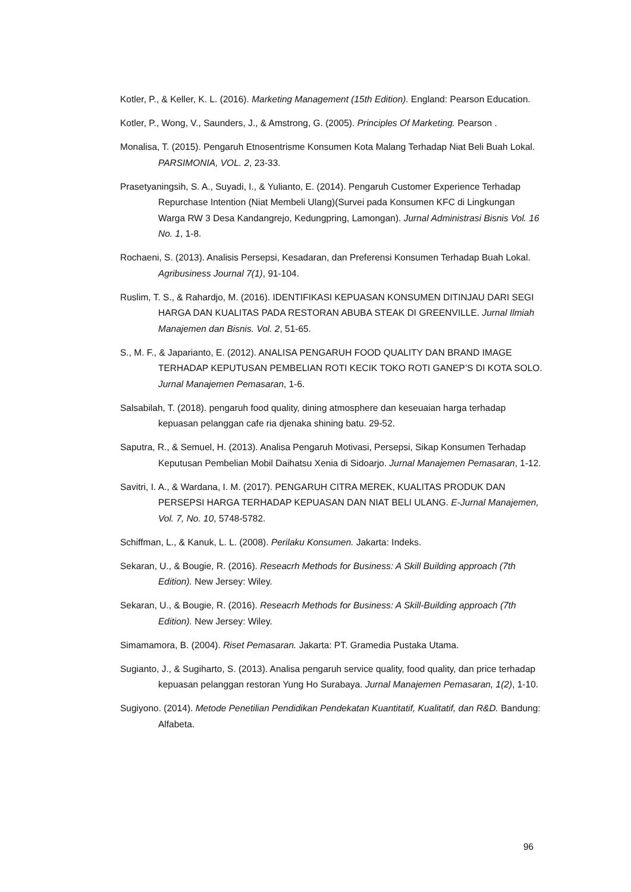Kotler, P., & Keller, K. L. (2016). Marketing Management (15th Edition). England: Pearson Education.
Kotler, P., Wong, V., Saunders, J., & Amstrong, G. (2005). Principles Of Marketing. Pearson .
Monalisa, T. (2015). Pengaruh Etnosentrisme Konsumen Kota Malang Terhadap Niat Beli Buah Lokal. PARSIMONIA, VOL. 2, 23-33.
Prasetyaningsih, S. A., Suyadi, I., & Yulianto, E. (2014). Pengaruh Customer Experience Terhadap Repurchase Intention (Niat Membeli Ulang)(Survei pada Konsumen KFC di Lingkungan Warga RW 3 Desa Kandangrejo, Kedungpring, Lamongan). Jurnal Administrasi Bisnis Vol. 16 No. 1, 1-8.
Rochaeni, S. (2013). Analisis Persepsi, Kesadaran, dan Preferensi Konsumen Terhadap Buah Lokal. Agribusiness Journal 7(1), 91-104.
Ruslim, T. S., & Rahardjo, M. (2016). IDENTIFIKASI KEPUASAN KONSUMEN DITINJAU DARI SEGI HARGA DAN KUALITAS PADA RESTORAN ABUBA STEAK DI GREENVILLE. Jurnal Ilmiah Manajemen dan Bisnis. Vol. 2, 51-65.
S., M. F., & Japarianto, E. (2012). ANALISA PENGARUH FOOD QUALITY DAN BRAND IMAGE TERHADAP KEPUTUSAN PEMBELIAN ROTI KECIK TOKO ROTI GANEP’S DI KOTA SOLO. Jurnal Manajemen Pemasaran, 1-6.
Salsabilah, T. (2018). pengaruh food quality, dining atmosphere dan keseuaian harga terhadap kepuasan pelanggan cafe ria djenaka shining batu. 29-52.
Saputra, R., & Semuel, H. (2013). Analisa Pengaruh Motivasi, Persepsi, Sikap Konsumen Terhadap Keputusan Pembelian Mobil Daihatsu Xenia di Sidoarjo. Jurnal Manajemen Pemasaran, 1-12.
Savitri, I. A., & Wardana, I. M. (2017). PENGARUH CITRA MEREK, KUALITAS PRODUK DAN PERSEPSI HARGA TERHADAP KEPUASAN DAN NIAT BELI ULANG. E-Jurnal Manajemen, Vol. 7, No. 10, 5748-5782.
Schiffman, L., & Kanuk, L. L. (2008). Perilaku Konsumen. Jakarta: Indeks.
Sekaran, U., & Bougie, R. (2016). Reseacrh Methods for Business: A Skill Building approach (7th Edition). New Jersey: Wiley.
Sekaran, U., & Bougie, R. (2016). Reseacrh Methods for Business: A Skill-Building approach (7th Edition). New Jersey: Wiley.
Simamamora, B. (2004). Riset Pemasaran. Jakarta: PT. Gramedia Pustaka Utama.
Sugianto, J., & Sugiharto, S. (2013). Analisa pengaruh service quality, food quality, dan price terhadap kepuasan pelanggan restoran Yung Ho Surabaya. Jurnal Manajemen Pemasaran, 1(2), 1-10.
Sugiyono. (2014). Metode Penetilian Pendidikan Pendekatan Kuantitatif, Kualitatif, dan R&D. Bandung: Alfabeta.
96